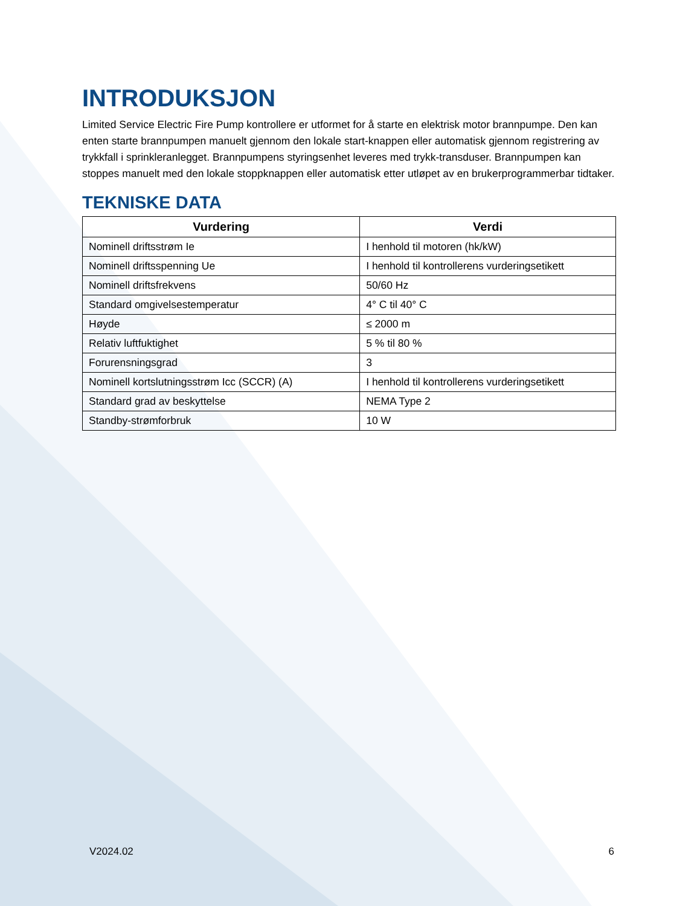INTRODUKSJON
Limited Service Electric Fire Pump kontrollere er utformet for å starte en elektrisk motor brannpumpe. Den kan enten starte brannpumpen manuelt gjennom den lokale start-knappen eller automatisk gjennom registrering av trykkfall i sprinkleranlegget. Brannpumpens styringsenhet leveres med trykk-transduser. Brannpumpen kan stoppes manuelt med den lokale stoppknappen eller automatisk etter utløpet av en brukerprogrammerbar tidtaker.
TEKNISKE DATA
| Vurdering | Verdi |
| --- | --- |
| Nominell driftsstrøm Ie | I henhold til motoren (hk/kW) |
| Nominell driftsspenning Ue | I henhold til kontrollerens vurderingsetikett |
| Nominell driftsfrekvens | 50/60 Hz |
| Standard omgivelsestemperatur | 4° C til 40° C |
| Høyde | ≤ 2000 m |
| Relativ luftfuktighet | 5 % til 80 % |
| Forurensningsgrad | 3 |
| Nominell kortslutningsstrøm Icc (SCCR) (A) | I henhold til kontrollerens vurderingsetikett |
| Standard grad av beskyttelse | NEMA Type 2 |
| Standby-strømforbruk | 10 W |
V2024.02 6